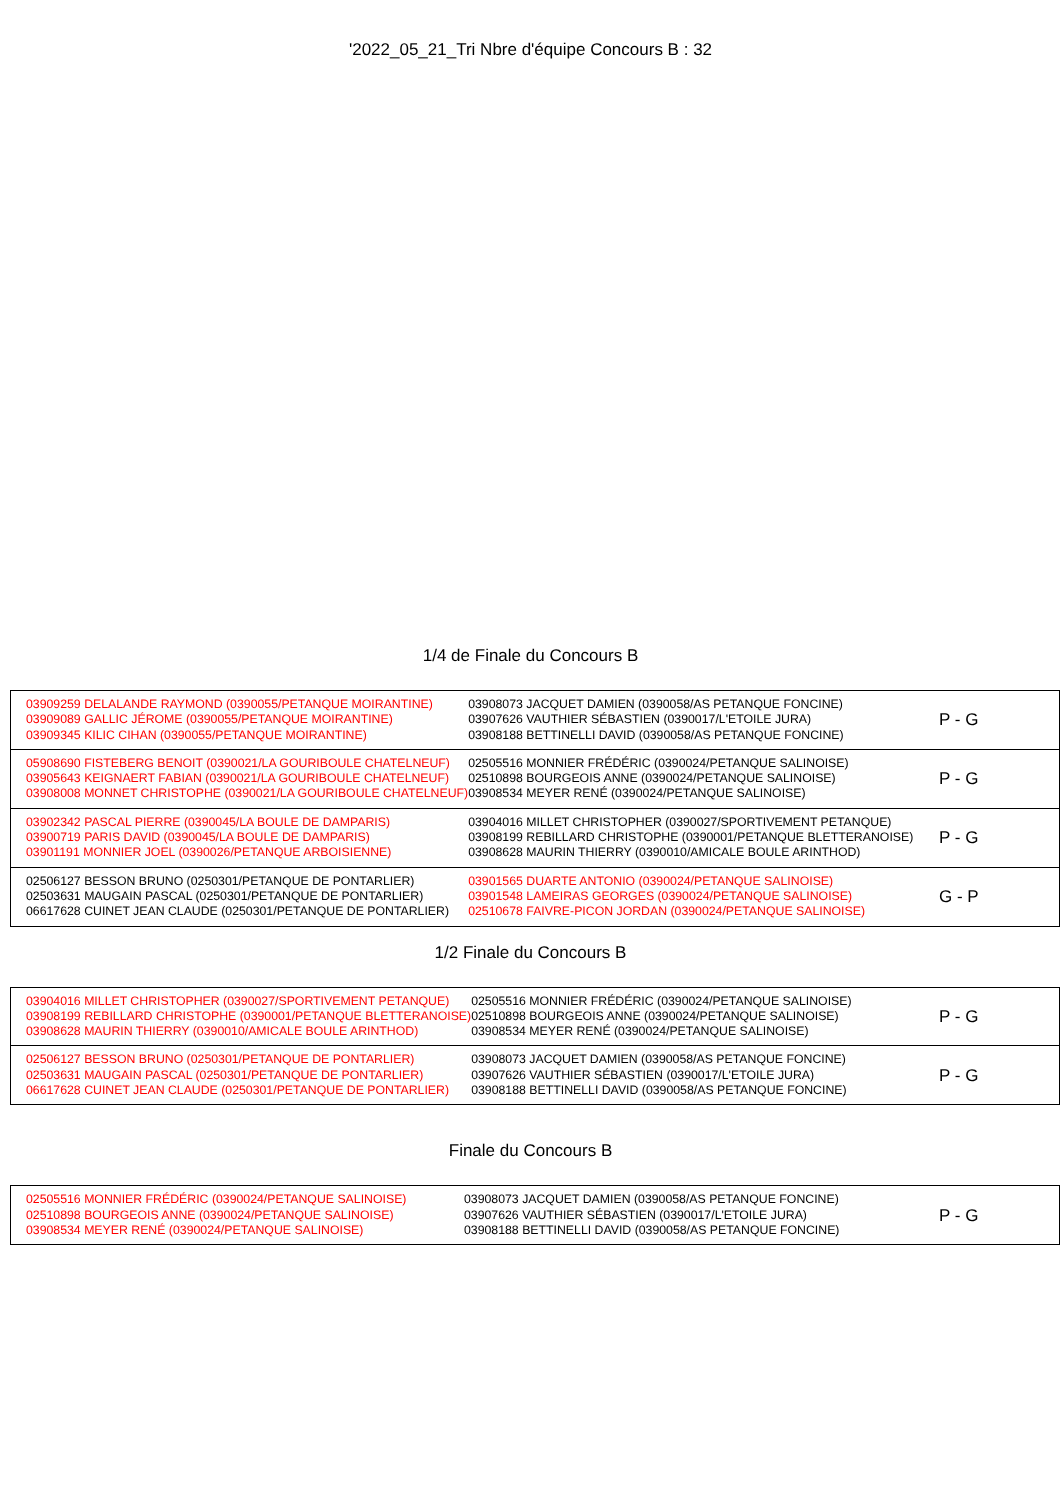'2022_05_21_Tri Nbre d'équipe Concours B : 32
1/4 de Finale du Concours B
| 03909259 DELALANDE RAYMOND (0390055/PETANQUE MOIRANTINE) 03909089 GALLIC JÉROME (0390055/PETANQUE MOIRANTINE) 03909345 KILIC CIHAN (0390055/PETANQUE MOIRANTINE) | 03908073 JACQUET DAMIEN (0390058/AS PETANQUE FONCINE) 03907626 VAUTHIER SÉBASTIEN (0390017/L'ETOILE JURA) 03908188 BETTINELLI DAVID (0390058/AS PETANQUE FONCINE) | P - G |
| 05908690 FISTEBERG BENOIT (0390021/LA GOURIBOULE CHATELNEUF) 03905643 KEIGNAERT FABIAN (0390021/LA GOURIBOULE CHATELNEUF) 03908008 MONNET CHRISTOPHE (0390021/LA GOURIBOULE CHATELNEUF) | 02505516 MONNIER FRÉDÉRIC (0390024/PETANQUE SALINOISE) 02510898 BOURGEOIS ANNE (0390024/PETANQUE SALINOISE) 03908534 MEYER RENÉ (0390024/PETANQUE SALINOISE) | P - G |
| 03902342 PASCAL PIERRE (0390045/LA BOULE DE DAMPARIS) 03900719 PARIS DAVID (0390045/LA BOULE DE DAMPARIS) 03901191 MONNIER JOEL (0390026/PETANQUE ARBOISIENNE) | 03904016 MILLET CHRISTOPHER (0390027/SPORTIVEMENT PETANQUE) 03908199 REBILLARD CHRISTOPHE (0390001/PETANQUE BLETTERANOISE) 03908628 MAURIN THIERRY (0390010/AMICALE BOULE ARINTHOD) | P - G |
| 02506127 BESSON BRUNO (0250301/PETANQUE DE PONTARLIER) 02503631 MAUGAIN PASCAL (0250301/PETANQUE DE PONTARLIER) 06617628 CUINET JEAN CLAUDE (0250301/PETANQUE DE PONTARLIER) | 03901565 DUARTE ANTONIO (0390024/PETANQUE SALINOISE) 03901548 LAMEIRAS GEORGES (0390024/PETANQUE SALINOISE) 02510678 FAIVRE-PICON JORDAN (0390024/PETANQUE SALINOISE) | G - P |
1/2 Finale du Concours B
| 03904016 MILLET CHRISTOPHER (0390027/SPORTIVEMENT PETANQUE) 03908199 REBILLARD CHRISTOPHE (0390001/PETANQUE BLETTERANOISE) 03908628 MAURIN THIERRY (0390010/AMICALE BOULE ARINTHOD) | 02505516 MONNIER FRÉDÉRIC (0390024/PETANQUE SALINOISE) 02510898 BOURGEOIS ANNE (0390024/PETANQUE SALINOISE) 03908534 MEYER RENÉ (0390024/PETANQUE SALINOISE) | P - G |
| 02506127 BESSON BRUNO (0250301/PETANQUE DE PONTARLIER) 02503631 MAUGAIN PASCAL (0250301/PETANQUE DE PONTARLIER) 06617628 CUINET JEAN CLAUDE (0250301/PETANQUE DE PONTARLIER) | 03908073 JACQUET DAMIEN (0390058/AS PETANQUE FONCINE) 03907626 VAUTHIER SÉBASTIEN (0390017/L'ETOILE JURA) 03908188 BETTINELLI DAVID (0390058/AS PETANQUE FONCINE) | P - G |
Finale du Concours B
| 02505516 MONNIER FRÉDÉRIC (0390024/PETANQUE SALINOISE) 02510898 BOURGEOIS ANNE (0390024/PETANQUE SALINOISE) 03908534 MEYER RENÉ (0390024/PETANQUE SALINOISE) | 03908073 JACQUET DAMIEN (0390058/AS PETANQUE FONCINE) 03907626 VAUTHIER SÉBASTIEN (0390017/L'ETOILE JURA) 03908188 BETTINELLI DAVID (0390058/AS PETANQUE FONCINE) | P - G |